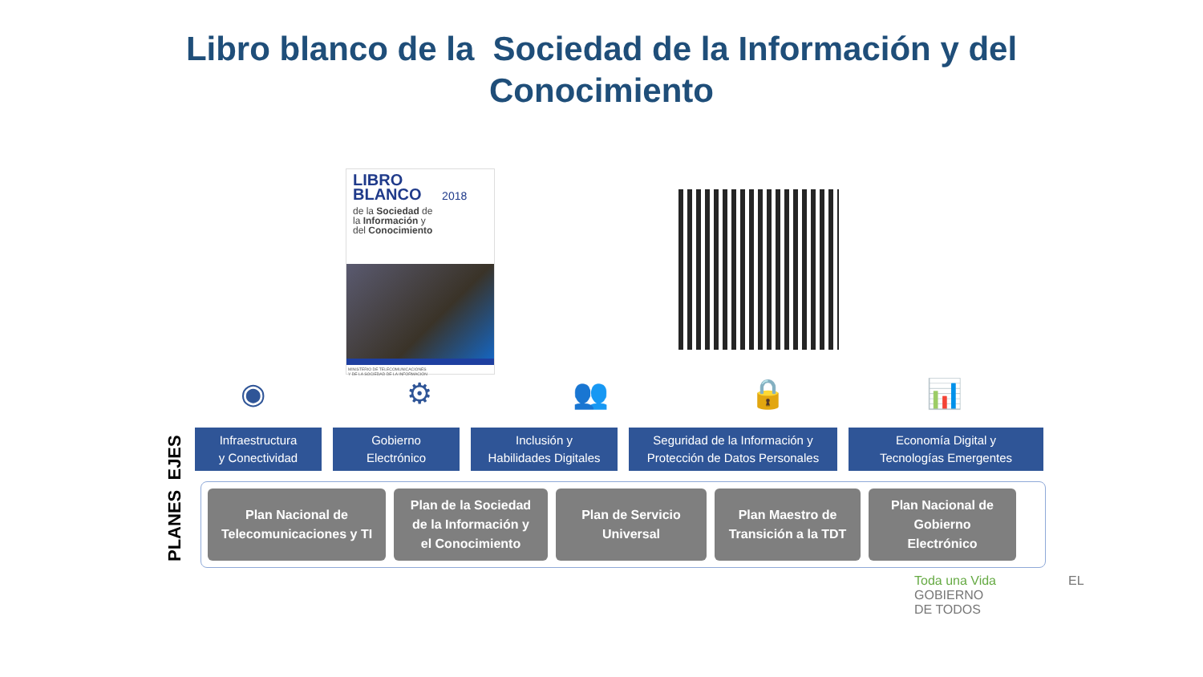Libro blanco de la Sociedad de la Información y del
Conocimiento
LIBRO
BLANCO 2018
de la Sociedad de
la Información y
del Conocimiento
MINISTERIO DE TELECOMUNICACIONES
Y DE LA SOCIEDAD DE LA INFORMACIÓN
◉ ⚙ 👥 🔒 📊
PLANES EJES
Infraestructura
y Conectividad
Gobierno
Electrónico
Inclusión y
Habilidades Digitales
Seguridad de la Información y
Protección de Datos Personales
Economía Digital y
Tecnologías Emergentes
Plan Nacional de
Telecomunicaciones y TI
Plan de la Sociedad
de la Información y
el Conocimiento
Plan de Servicio
Universal
Plan Maestro de
Transición a la TDT
Plan Nacional de
Gobierno
Electrónico
Toda una Vida EL
GOBIERNO
DE TODOS